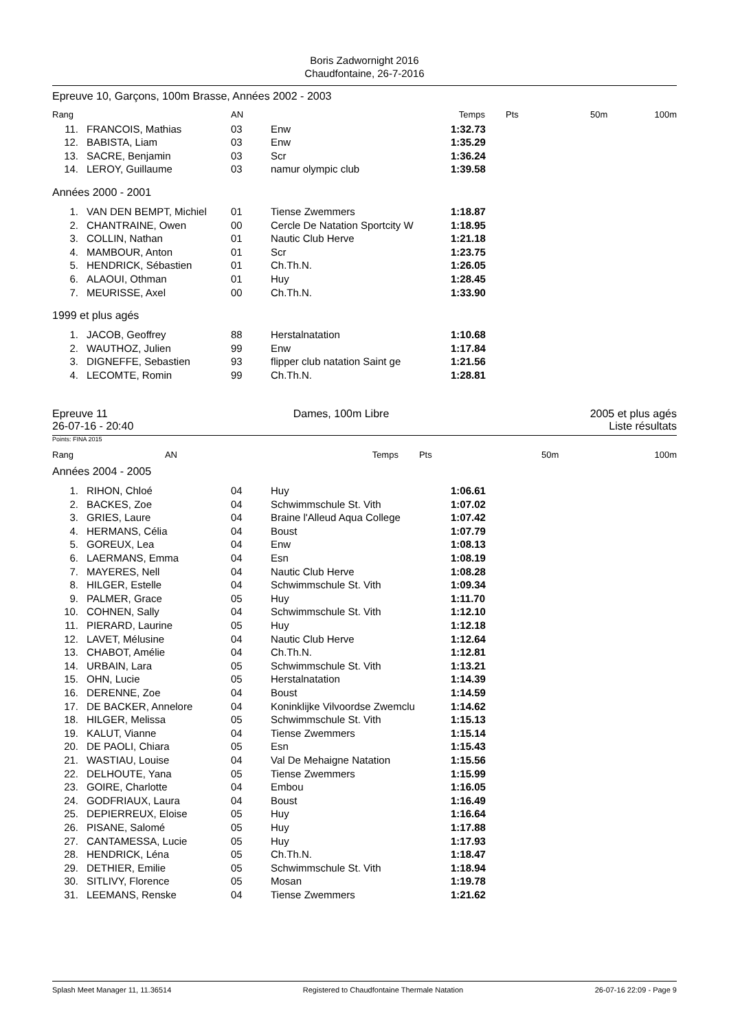Boris Zadwornight 2016
Chaudfontaine, 26-7-2016
Epreuve 10, Garçons, 100m Brasse, Années 2002 - 2003
| Rang | | AN | | Temps | Pts | 50m | 100m |
| --- | --- | --- | --- | --- | --- | --- | --- |
| 11. | FRANCOIS, Mathias | 03 | Enw | 1:32.73 | | | |
| 12. | BABISTA, Liam | 03 | Enw | 1:35.29 | | | |
| 13. | SACRE, Benjamin | 03 | Scr | 1:36.24 | | | |
| 14. | LEROY, Guillaume | 03 | namur olympic club | 1:39.58 | | | |
Années 2000 - 2001
| 1. | VAN DEN BEMPT, Michiel | 01 | Tiense Zwemmers | 1:18.87 | |
| 2. | CHANTRAINE, Owen | 00 | Cercle De Natation Sportcity W | 1:18.95 | |
| 3. | COLLIN, Nathan | 01 | Nautic Club Herve | 1:21.18 | |
| 4. | MAMBOUR, Anton | 01 | Scr | 1:23.75 | |
| 5. | HENDRICK, Sébastien | 01 | Ch.Th.N. | 1:26.05 | |
| 6. | ALAOUI, Othman | 01 | Huy | 1:28.45 | |
| 7. | MEURISSE, Axel | 00 | Ch.Th.N. | 1:33.90 | |
1999 et plus agés
| 1. | JACOB, Geoffrey | 88 | Herstalnatation | 1:10.68 | |
| 2. | WAUTHOZ, Julien | 99 | Enw | 1:17.84 | |
| 3. | DIGNEFFE, Sebastien | 93 | flipper club natation Saint ge | 1:21.56 | |
| 4. | LECOMTE, Romin | 99 | Ch.Th.N. | 1:28.81 | |
Epreuve 11
26-07-16 - 20:40
Dames, 100m Libre 2005 et plus agés
Liste résultats
Points: FINA 2015
| Rang | AN | | Temps | Pts | 50m | 100m |
| --- | --- | --- | --- | --- | --- | --- |
Années 2004 - 2005
| 1. | RIHON, Chloé | 04 | Huy | 1:06.61 | |
| 2. | BACKES, Zoe | 04 | Schwimmschule St. Vith | 1:07.02 | |
| 3. | GRIES, Laure | 04 | Braine l'Alleud Aqua College | 1:07.42 | |
| 4. | HERMANS, Célia | 04 | Boust | 1:07.79 | |
| 5. | GOREUX, Lea | 04 | Enw | 1:08.13 | |
| 6. | LAERMANS, Emma | 04 | Esn | 1:08.19 | |
| 7. | MAYERES, Nell | 04 | Nautic Club Herve | 1:08.28 | |
| 8. | HILGER, Estelle | 04 | Schwimmschule St. Vith | 1:09.34 | |
| 9. | PALMER, Grace | 05 | Huy | 1:11.70 | |
| 10. | COHNEN, Sally | 04 | Schwimmschule St. Vith | 1:12.10 | |
| 11. | PIERARD, Laurine | 05 | Huy | 1:12.18 | |
| 12. | LAVET, Mélusine | 04 | Nautic Club Herve | 1:12.64 | |
| 13. | CHABOT, Amélie | 04 | Ch.Th.N. | 1:12.81 | |
| 14. | URBAIN, Lara | 05 | Schwimmschule St. Vith | 1:13.21 | |
| 15. | OHN, Lucie | 05 | Herstalnatation | 1:14.39 | |
| 16. | DERENNE, Zoe | 04 | Boust | 1:14.59 | |
| 17. | DE BACKER, Annelore | 04 | Koninklijke Vilvoordse Zwemclu | 1:14.62 | |
| 18. | HILGER, Melissa | 05 | Schwimmschule St. Vith | 1:15.13 | |
| 19. | KALUT, Vianne | 04 | Tiense Zwemmers | 1:15.14 | |
| 20. | DE PAOLI, Chiara | 05 | Esn | 1:15.43 | |
| 21. | WASTIAU, Louise | 04 | Val De Mehaigne Natation | 1:15.56 | |
| 22. | DELHOUTE, Yana | 05 | Tiense Zwemmers | 1:15.99 | |
| 23. | GOIRE, Charlotte | 04 | Embou | 1:16.05 | |
| 24. | GODFRIAUX, Laura | 04 | Boust | 1:16.49 | |
| 25. | DEPIERREUX, Eloise | 05 | Huy | 1:16.64 | |
| 26. | PISANE, Salomé | 05 | Huy | 1:17.88 | |
| 27. | CANTAMESSA, Lucie | 05 | Huy | 1:17.93 | |
| 28. | HENDRICK, Léna | 05 | Ch.Th.N. | 1:18.47 | |
| 29. | DETHIER, Emilie | 05 | Schwimmschule St. Vith | 1:18.94 | |
| 30. | SITLIVY, Florence | 05 | Mosan | 1:19.78 | |
| 31. | LEEMANS, Renske | 04 | Tiense Zwemmers | 1:21.62 | |
Splash Meet Manager 11, 11.36514 Registered to Chaudfontaine Thermale Natation 26-07-16 22:09 - Page 9